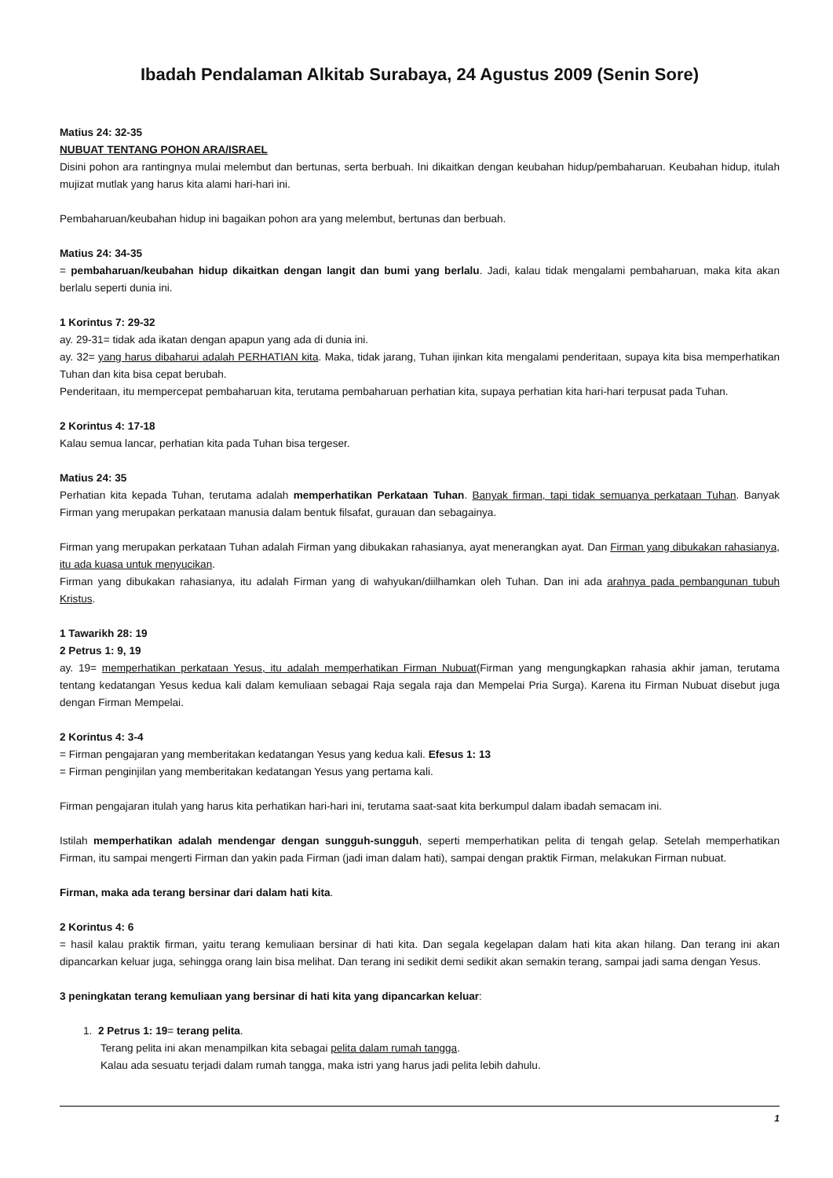Ibadah Pendalaman Alkitab Surabaya, 24 Agustus 2009 (Senin Sore)
Matius 24: 32-35
NUBUAT TENTANG POHON ARA/ISRAEL
Disini pohon ara rantingnya mulai melembut dan bertunas, serta berbuah. Ini dikaitkan dengan keubahan hidup/pembaharuan. Keubahan hidup, itulah mujizat mutlak yang harus kita alami hari-hari ini.
Pembaharuan/keubahan hidup ini bagaikan pohon ara yang melembut, bertunas dan berbuah.
Matius 24: 34-35
= pembaharuan/keubahan hidup dikaitkan dengan langit dan bumi yang berlalu. Jadi, kalau tidak mengalami pembaharuan, maka kita akan berlalu seperti dunia ini.
1 Korintus 7: 29-32
ay. 29-31= tidak ada ikatan dengan apapun yang ada di dunia ini.
ay. 32= yang harus dibaharui adalah PERHATIAN kita. Maka, tidak jarang, Tuhan ijinkan kita mengalami penderitaan, supaya kita bisa memperhatikan Tuhan dan kita bisa cepat berubah.
Penderitaan, itu mempercepat pembaharuan kita, terutama pembaharuan perhatian kita, supaya perhatian kita hari-hari terpusat pada Tuhan.
2 Korintus 4: 17-18
Kalau semua lancar, perhatian kita pada Tuhan bisa tergeser.
Matius 24: 35
Perhatian kita kepada Tuhan, terutama adalah memperhatikan Perkataan Tuhan. Banyak firman, tapi tidak semuanya perkataan Tuhan. Banyak Firman yang merupakan perkataan manusia dalam bentuk filsafat, gurauan dan sebagainya.
Firman yang merupakan perkataan Tuhan adalah Firman yang dibukakan rahasianya, ayat menerangkan ayat. Dan Firman yang dibukakan rahasianya, itu ada kuasa untuk menyucikan.
Firman yang dibukakan rahasianya, itu adalah Firman yang di wahyukan/diilhamkan oleh Tuhan. Dan ini ada arahnya pada pembangunan tubuh Kristus.
1 Tawarikh 28: 19
2 Petrus 1: 9, 19
ay. 19= memperhatikan perkataan Yesus, itu adalah memperhatikan Firman Nubuat(Firman yang mengungkapkan rahasia akhir jaman, terutama tentang kedatangan Yesus kedua kali dalam kemuliaan sebagai Raja segala raja dan Mempelai Pria Surga). Karena itu Firman Nubuat disebut juga dengan Firman Mempelai.
2 Korintus 4: 3-4
= Firman pengajaran yang memberitakan kedatangan Yesus yang kedua kali. Efesus 1: 13
= Firman penginjilan yang memberitakan kedatangan Yesus yang pertama kali.
Firman pengajaran itulah yang harus kita perhatikan hari-hari ini, terutama saat-saat kita berkumpul dalam ibadah semacam ini.
Istilah memperhatikan adalah mendengar dengan sungguh-sungguh, seperti memperhatikan pelita di tengah gelap. Setelah memperhatikan Firman, itu sampai mengerti Firman dan yakin pada Firman (jadi iman dalam hati), sampai dengan praktik Firman, melakukan Firman nubuat.
Firman, maka ada terang bersinar dari dalam hati kita.
2 Korintus 4: 6
= hasil kalau praktik firman, yaitu terang kemuliaan bersinar di hati kita. Dan segala kegelapan dalam hati kita akan hilang. Dan terang ini akan dipancarkan keluar juga, sehingga orang lain bisa melihat. Dan terang ini sedikit demi sedikit akan semakin terang, sampai jadi sama dengan Yesus.
3 peningkatan terang kemuliaan yang bersinar di hati kita yang dipancarkan keluar:
1. 2 Petrus 1: 19= terang pelita.
Terang pelita ini akan menampilkan kita sebagai pelita dalam rumah tangga.
Kalau ada sesuatu terjadi dalam rumah tangga, maka istri yang harus jadi pelita lebih dahulu.
1